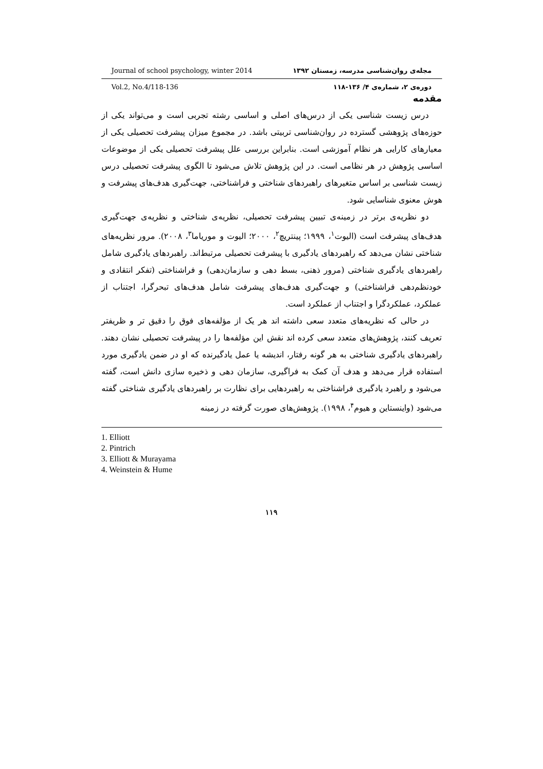Journal of school psychology, winter 2014 مجله‌ی روان‌شناسی مدرسه، زمستان ۱۳۹۲
Vol.2, No.4/118-136 دوره‌ی ۲، شماره‌ی ۴/ ۱۳۶-۱۱۸
مقدمه
درس زیست شناسی یکی از درس‌های اصلی و اساسی رشته تجربی است و می‌تواند یکی از حوزه‌های پژوهشی گسترده در روان‌شناسی تربیتی باشد. در مجموع میزان پیشرفت تحصیلی یکی از معیارهای کارایی هر نظام آموزشی است. بنابراین بررسی علل پیشرفت تحصیلی یکی از موضوعات اساسی پژوهش در هر نظامی است. در این پژوهش تلاش می‌شود تا الگوی پیشرفت تحصیلی درس زیست شناسی بر اساس متغیرهای راهبردهای شناختی و فراشناختی، جهت‌گیری هدف‌های پیشرفت و هوش معنوی شناسایی شود.
دو نظریه‌ی برتر در زمینه‌ی تبیین پیشرفت تحصیلی، نظریه‌ی شناختی و نظریه‌ی جهت‌گیری هدف‌های پیشرفت است (الیوت<sup>۱</sup>، ۱۹۹۹؛ پینتریچ<sup>۲</sup>، ۲۰۰۰؛ الیوت و موریاما<sup>۳</sup>، ۲۰۰۸). مرور نظریه‌های شناختی نشان می‌دهد که راهبردهای یادگیری با پیشرفت تحصیلی مرتبط‌اند. راهبردهای یادگیری شامل راهبردهای یادگیری شناختی (مرور ذهنی، بسط دهی و سازمان‌دهی) و فراشناختی (تفکر انتقادی و خودنظم‌دهی فراشناختی) و جهت‌گیری هدف‌های پیشرفت شامل هدف‌های تبحرگرا، اجتناب از عملکرد، عملکردگرا و اجتناب از عملکرد است.
در حالی که نظریه‌های متعدد سعی داشته اند هر یک از مؤلفه‌های فوق را دقیق تر و ظریفتر تعریف کنند، پژوهش‌های متعدد سعی کرده اند نقش این مؤلفه‌ها را در پیشرفت تحصیلی نشان دهند. راهبردهای یادگیری شناختی به هر گونه رفتار، اندیشه یا عمل یادگیرنده که او در ضمن یادگیری مورد استفاده قرار می‌دهد و هدف آن کمک به فراگیری، سازمان دهی و ذخیره سازی دانش است، گفته می‌شود و راهبرد یادگیری فراشناختی به راهبردهایی برای نظارت بر راهبردهای یادگیری شناختی گفته می‌شود (واینستاین و هیوم<sup>۴</sup>، ۱۹۹۸). پژوهش‌های صورت گرفته در زمینه
1. Elliott
2. Pintrich
3. Elliott & Murayama
4. Weinstein & Hume
۱۱۹